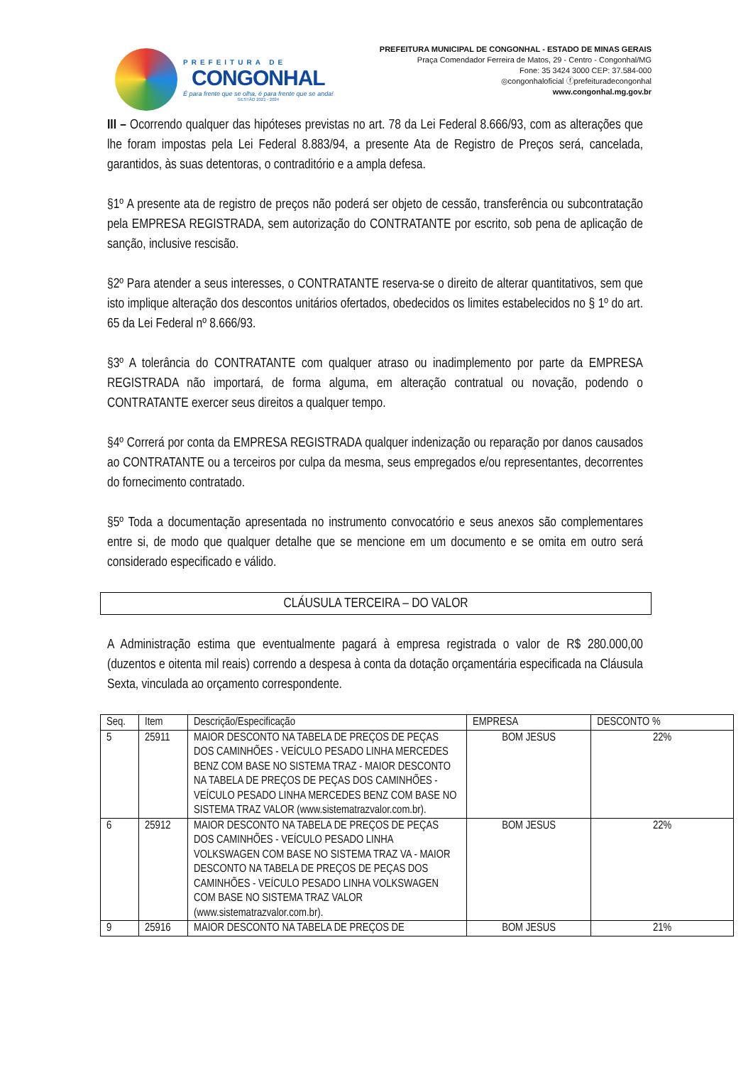PREFEITURA DE
CONGONHAL
É para frente que se olha, é para frente que se anda!
GESTÃO 2021 - 2024
PREFEITURA MUNICIPAL DE CONGONHAL - ESTADO DE MINAS GERAIS
Praça Comendador Ferreira de Matos, 29 - Centro - Congonhal/MG
Fone: 35 3424 3000 CEP: 37.584-000
◎congonhaloficial ⓕprefeituradecongonhal
www.congonhal.mg.gov.br
III – Ocorrendo qualquer das hipóteses previstas no art. 78 da Lei Federal 8.666/93, com as alterações que lhe foram impostas pela Lei Federal 8.883/94, a presente Ata de Registro de Preços será, cancelada, garantidos, às suas detentoras, o contraditório e a ampla defesa.
§1º A presente ata de registro de preços não poderá ser objeto de cessão, transferência ou subcontratação pela EMPRESA REGISTRADA, sem autorização do CONTRATANTE por escrito, sob pena de aplicação de sanção, inclusive rescisão.
§2º Para atender a seus interesses, o CONTRATANTE reserva-se o direito de alterar quantitativos, sem que isto implique alteração dos descontos unitários ofertados, obedecidos os limites estabelecidos no § 1º do art. 65 da Lei Federal nº 8.666/93.
§3º A tolerância do CONTRATANTE com qualquer atraso ou inadimplemento por parte da EMPRESA REGISTRADA não importará, de forma alguma, em alteração contratual ou novação, podendo o CONTRATANTE exercer seus direitos a qualquer tempo.
§4º Correrá por conta da EMPRESA REGISTRADA qualquer indenização ou reparação por danos causados ao CONTRATANTE ou a terceiros por culpa da mesma, seus empregados e/ou representantes, decorrentes do fornecimento contratado.
§5º Toda a documentação apresentada no instrumento convocatório e seus anexos são complementares entre si, de modo que qualquer detalhe que se mencione em um documento e se omita em outro será considerado especificado e válido.
CLÁUSULA TERCEIRA – DO VALOR
A Administração estima que eventualmente pagará à empresa registrada o valor de R$ 280.000,00 (duzentos e oitenta mil reais) correndo a despesa à conta da dotação orçamentária especificada na Cláusula Sexta, vinculada ao orçamento correspondente.
| Seq. | Item | Descrição/Especificação | EMPRESA | DESCONTO % |
| --- | --- | --- | --- | --- |
| 5 | 25911 | MAIOR DESCONTO NA TABELA DE PREÇOS DE PEÇAS DOS CAMINHÕES - VEÍCULO PESADO LINHA MERCEDES BENZ COM BASE NO SISTEMA TRAZ - MAIOR DESCONTO NA TABELA DE PREÇOS DE PEÇAS DOS CAMINHÕES - VEÍCULO PESADO LINHA MERCEDES BENZ COM BASE NO SISTEMA TRAZ VALOR (www.sistematrazvalor.com.br). | BOM JESUS | 22% |
| 6 | 25912 | MAIOR DESCONTO NA TABELA DE PREÇOS DE PEÇAS DOS CAMINHÕES - VEÍCULO PESADO LINHA VOLKSWAGEN COM BASE NO SISTEMA TRAZ VA - MAIOR DESCONTO NA TABELA DE PREÇOS DE PEÇAS DOS CAMINHÕES - VEÍCULO PESADO LINHA VOLKSWAGEN COM BASE NO SISTEMA TRAZ VALOR (www.sistematrazvalor.com.br). | BOM JESUS | 22% |
| 9 | 25916 | MAIOR DESCONTO NA TABELA DE PREÇOS DE | BOM JESUS | 21% |